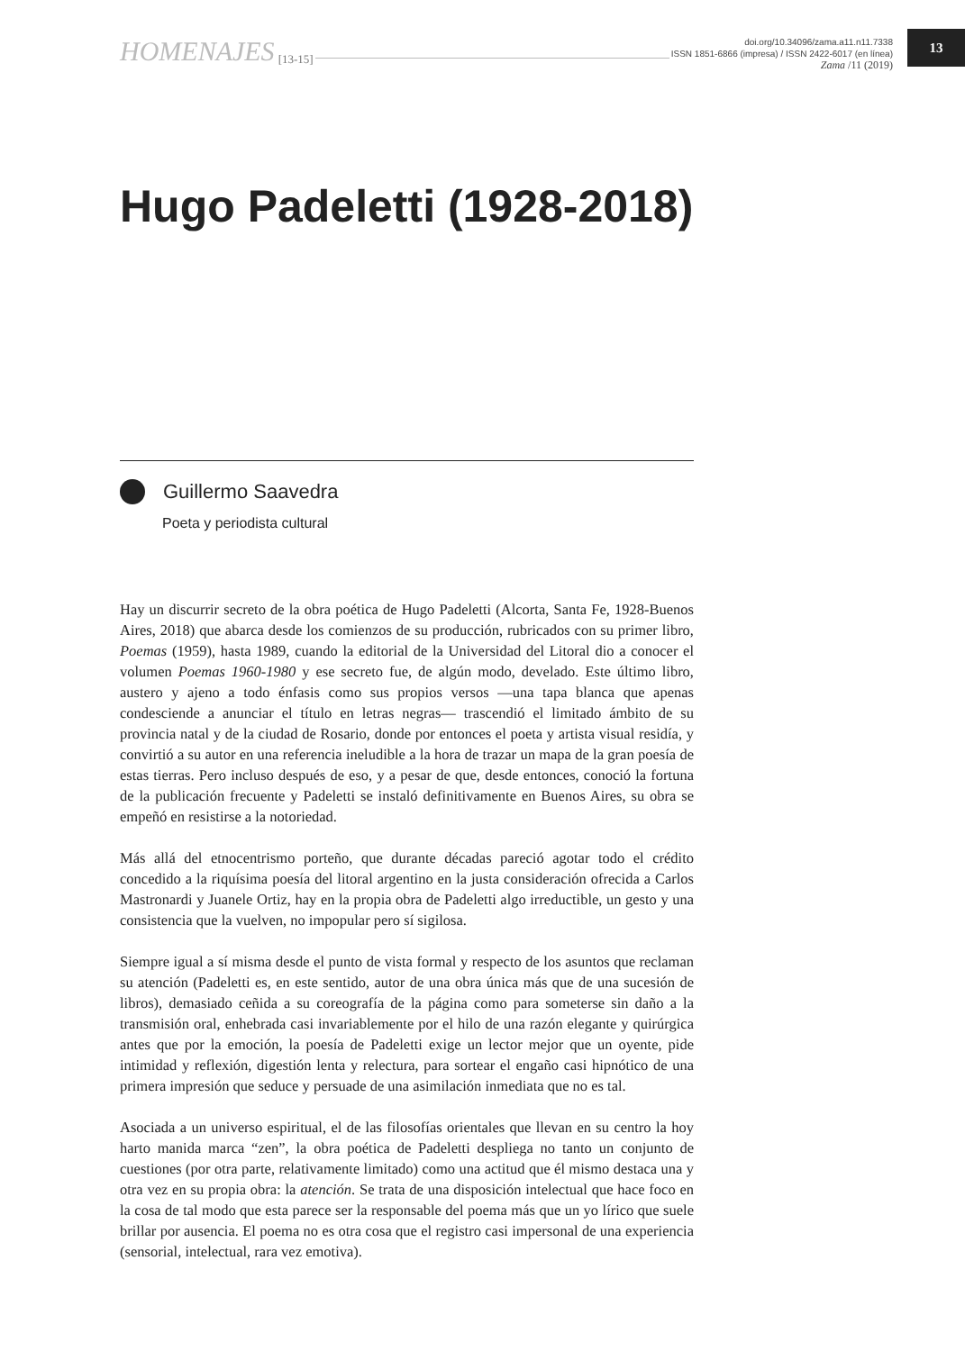HOMENAJES [13-15]
doi.org/10.34096/zama.a11.n11.7338
ISSN 1851-6866 (impresa) / ISSN 2422-6017 (en línea)
Zama /11 (2019)
13
Hugo Padeletti (1928-2018)
Guillermo Saavedra
Poeta y periodista cultural
Hay un discurrir secreto de la obra poética de Hugo Padeletti (Alcorta, Santa Fe, 1928-Buenos Aires, 2018) que abarca desde los comienzos de su producción, rubricados con su primer libro, Poemas (1959), hasta 1989, cuando la editorial de la Universidad del Litoral dio a conocer el volumen Poemas 1960-1980 y ese secreto fue, de algún modo, develado. Este último libro, austero y ajeno a todo énfasis como sus propios versos —una tapa blanca que apenas condesciende a anunciar el título en letras negras— trascendió el limitado ámbito de su provincia natal y de la ciudad de Rosario, donde por entonces el poeta y artista visual residía, y convirtió a su autor en una referencia ineludible a la hora de trazar un mapa de la gran poesía de estas tierras. Pero incluso después de eso, y a pesar de que, desde entonces, conoció la fortuna de la publicación frecuente y Padeletti se instaló definitivamente en Buenos Aires, su obra se empeñó en resistirse a la notoriedad.
Más allá del etnocentrismo porteño, que durante décadas pareció agotar todo el crédito concedido a la riquísima poesía del litoral argentino en la justa consideración ofrecida a Carlos Mastronardi y Juanele Ortiz, hay en la propia obra de Padeletti algo irreductible, un gesto y una consistencia que la vuelven, no impopular pero sí sigilosa.
Siempre igual a sí misma desde el punto de vista formal y respecto de los asuntos que reclaman su atención (Padeletti es, en este sentido, autor de una obra única más que de una sucesión de libros), demasiado ceñida a su coreografía de la página como para someterse sin daño a la transmisión oral, enhebrada casi invariablemente por el hilo de una razón elegante y quirúrgica antes que por la emoción, la poesía de Padeletti exige un lector mejor que un oyente, pide intimidad y reflexión, digestión lenta y relectura, para sortear el engaño casi hipnótico de una primera impresión que seduce y persuade de una asimilación inmediata que no es tal.
Asociada a un universo espiritual, el de las filosofías orientales que llevan en su centro la hoy harto manida marca “zen”, la obra poética de Padeletti despliega no tanto un conjunto de cuestiones (por otra parte, relativamente limitado) como una actitud que él mismo destaca una y otra vez en su propia obra: la atención. Se trata de una disposición intelectual que hace foco en la cosa de tal modo que esta parece ser la responsable del poema más que un yo lírico que suele brillar por ausencia. El poema no es otra cosa que el registro casi impersonal de una experiencia (sensorial, intelectual, rara vez emotiva).